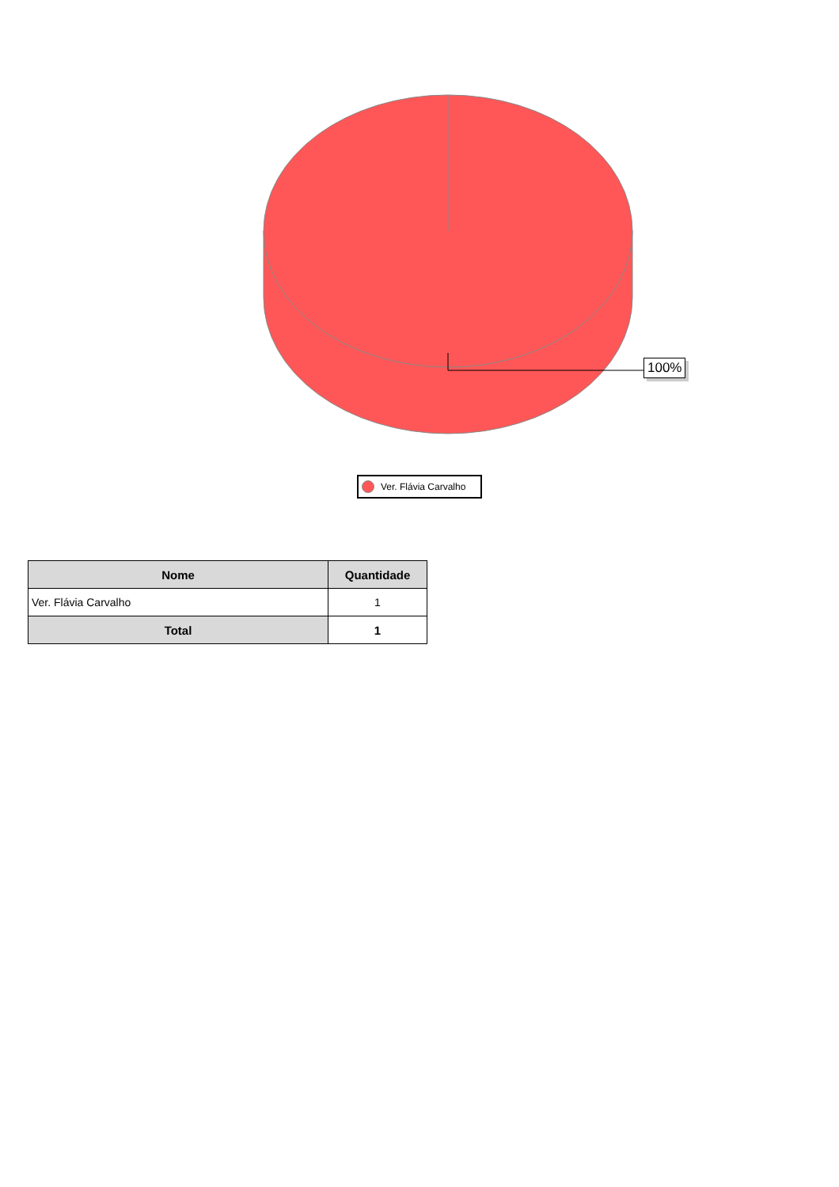100%
Ver. Flávia Carvalho
| Nome | Quantidade |
| --- | --- |
| Ver. Flávia Carvalho | 1 |
| Total | 1 |